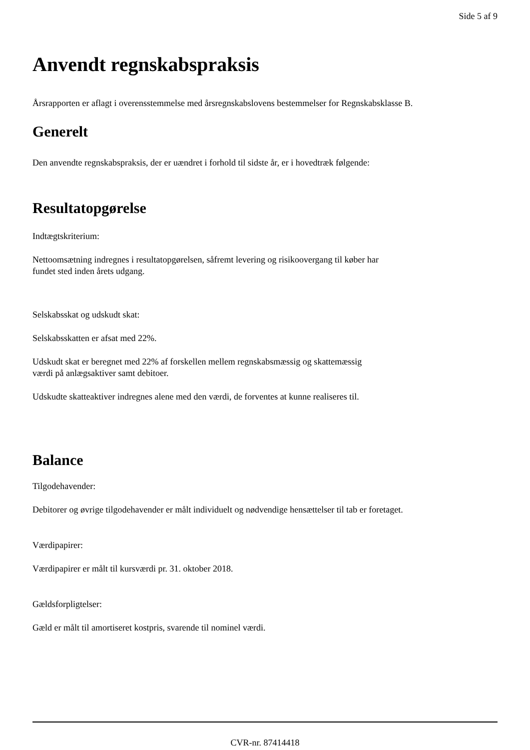Side 5 af 9
Anvendt regnskabspraksis
Årsrapporten er aflagt i overensstemmelse med årsregnskabslovens bestemmelser for Regnskabsklasse B.
Generelt
Den anvendte regnskabspraksis, der er uændret i forhold til sidste år, er i hovedtræk følgende:
Resultatopgørelse
Indtægtskriterium:
Nettoomsætning indregnes i resultatopgørelsen, såfremt levering og risikoovergang til køber har
fundet sted inden årets udgang.
Selskabsskat og udskudt skat:
Selskabsskatten er afsat med 22%.
Udskudt skat er beregnet med 22% af forskellen mellem regnskabsmæssig og skattemæssig
værdi på anlægsaktiver samt debitoer.
Udskudte skatteaktiver indregnes alene med den værdi, de forventes at kunne realiseres til.
Balance
Tilgodehavender:
Debitorer og øvrige tilgodehavender er målt individuelt og nødvendige hensættelser til tab er foretaget.
Værdipapirer:
Værdipapirer er målt til kursværdi pr. 31. oktober 2018.
Gældsforpligtelser:
Gæld er målt til amortiseret kostpris, svarende til nominel værdi.
CVR-nr. 87414418